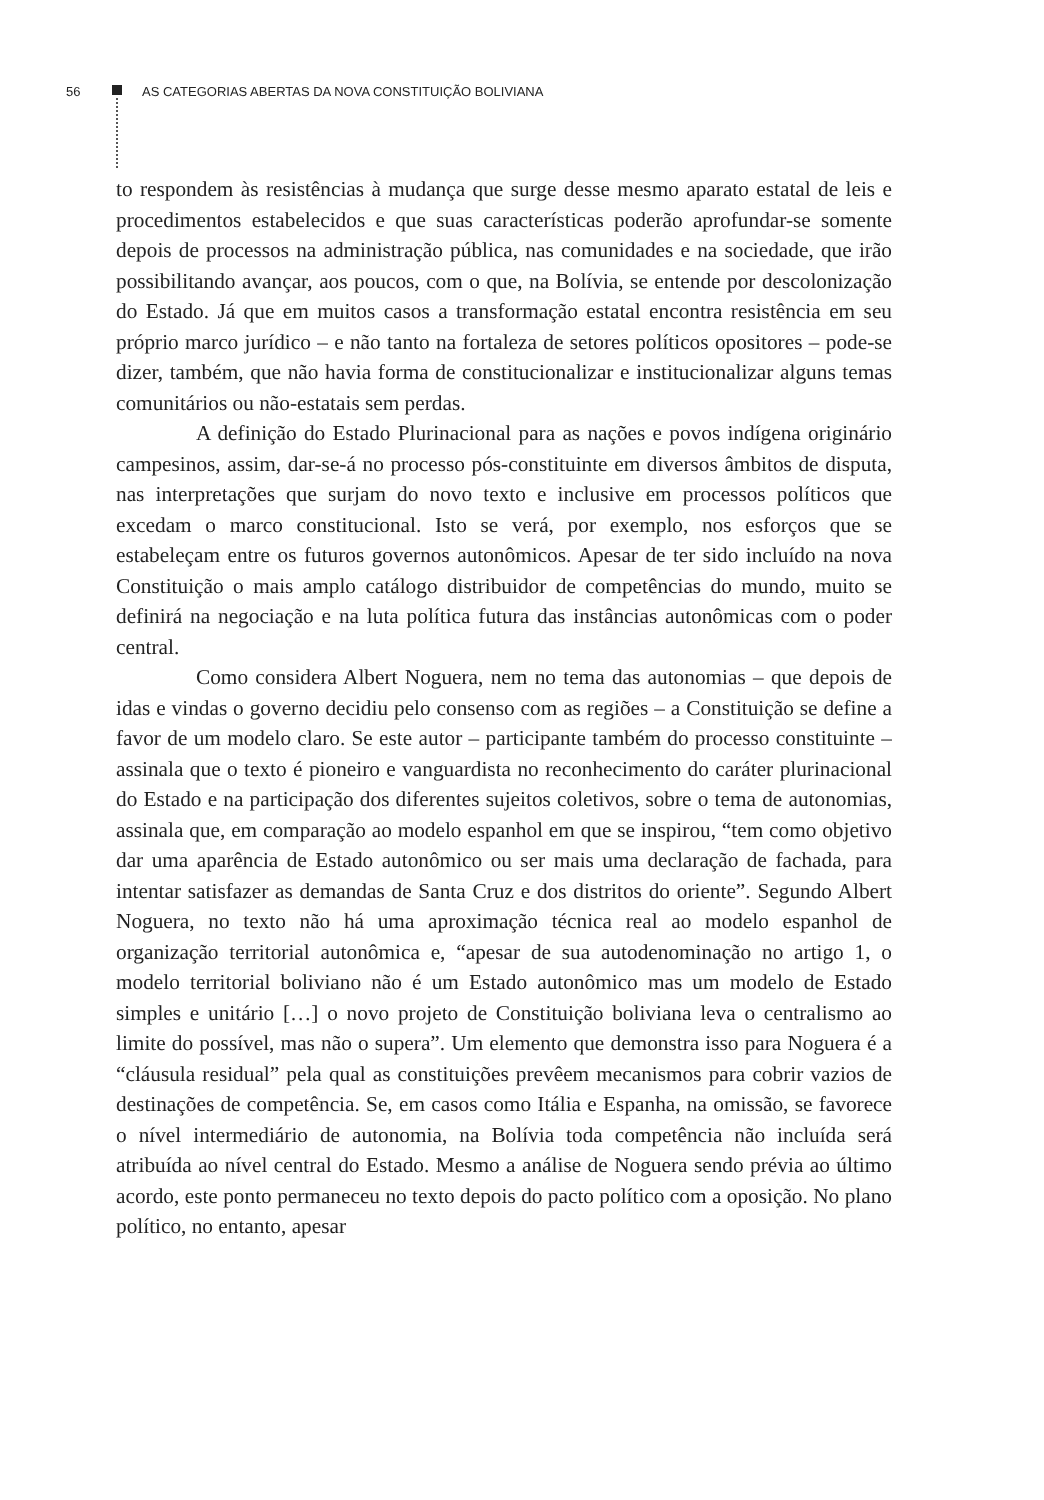56 AS CATEGORIAS ABERTAS DA NOVA CONSTITUIÇÃO BOLIVIANA
to respondem às resistências à mudança que surge desse mesmo aparato estatal de leis e procedimentos estabelecidos e que suas características poderão aprofundar-se somente depois de processos na administração pública, nas comunidades e na sociedade, que irão possibilitando avançar, aos poucos, com o que, na Bolívia, se entende por descolonização do Estado. Já que em muitos casos a transformação estatal encontra resistência em seu próprio marco jurídico – e não tanto na fortaleza de setores políticos opositores – pode-se dizer, também, que não havia forma de constitucionalizar e institucionalizar alguns temas comunitários ou não-estatais sem perdas.
A definição do Estado Plurinacional para as nações e povos indígena originário campesinos, assim, dar-se-á no processo pós-constituinte em diversos âmbitos de disputa, nas interpretações que surjam do novo texto e inclusive em processos políticos que excedam o marco constitucional. Isto se verá, por exemplo, nos esforços que se estabeleçam entre os futuros governos autonômicos. Apesar de ter sido incluído na nova Constituição o mais amplo catálogo distribuidor de competências do mundo, muito se definirá na negociação e na luta política futura das instâncias autonômicas com o poder central.
Como considera Albert Noguera, nem no tema das autonomias – que depois de idas e vindas o governo decidiu pelo consenso com as regiões – a Constituição se define a favor de um modelo claro. Se este autor – participante também do processo constituinte – assinala que o texto é pioneiro e vanguardista no reconhecimento do caráter plurinacional do Estado e na participação dos diferentes sujeitos coletivos, sobre o tema de autonomias, assinala que, em comparação ao modelo espanhol em que se inspirou, “tem como objetivo dar uma aparência de Estado autonômico ou ser mais uma declaração de fachada, para intentar satisfazer as demandas de Santa Cruz e dos distritos do oriente”. Segundo Albert Noguera, no texto não há uma aproximação técnica real ao modelo espanhol de organização territorial autonômica e, “apesar de sua autodenominação no artigo 1, o modelo territorial boliviano não é um Estado autonômico mas um modelo de Estado simples e unitário […] o novo projeto de Constituição boliviana leva o centralismo ao limite do possível, mas não o supera”. Um elemento que demonstra isso para Noguera é a “cláusula residual” pela qual as constituições prevêem mecanismos para cobrir vazios de destinações de competência. Se, em casos como Itália e Espanha, na omissão, se favorece o nível intermediário de autonomia, na Bolívia toda competência não incluída será atribuída ao nível central do Estado. Mesmo a análise de Noguera sendo prévia ao último acordo, este ponto permaneceu no texto depois do pacto político com a oposição. No plano político, no entanto, apesar